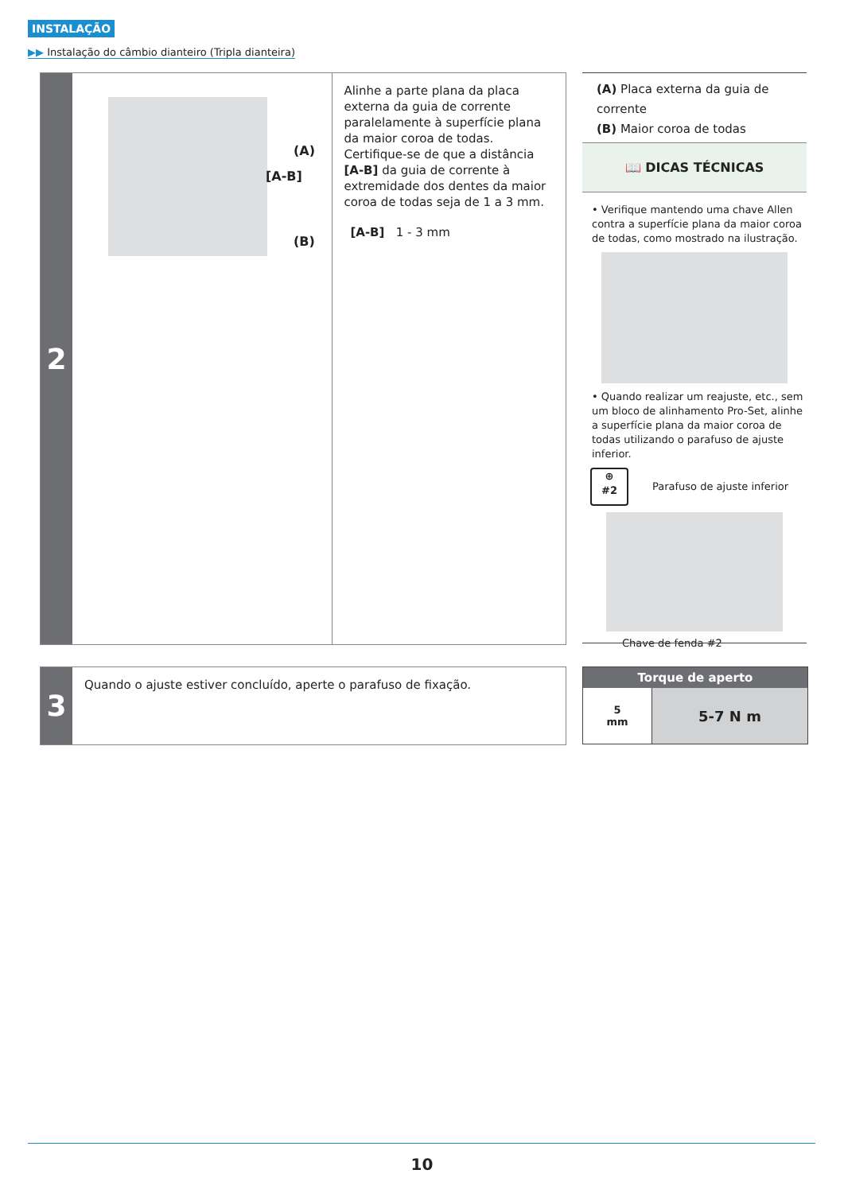INSTALAÇÃO
▶▶ Instalação do câmbio dianteiro (Tripla dianteira)
2
(A)
[A-B]
(B)
Alinhe a parte plana da placa externa da guia de corrente paralelamente à superfície plana da maior coroa de todas. Certifique-se de que a distância [A-B] da guia de corrente à extremidade dos dentes da maior coroa de todas seja de 1 a 3 mm.
[A-B] 1 - 3 mm
(A) Placa externa da guia de corrente
(B) Maior coroa de todas
📖 DICAS TÉCNICAS
• Verifique mantendo uma chave Allen contra a superfície plana da maior coroa de todas, como mostrado na ilustração.
• Quando realizar um reajuste, etc., sem um bloco de alinhamento Pro-Set, alinhe a superfície plana da maior coroa de todas utilizando o parafuso de ajuste inferior.
⊕
#2
Parafuso de ajuste inferior
Chave de fenda #2
3
Quando o ajuste estiver concluído, aperte o parafuso de fixação.
| Torque de aperto | |
| --- | --- |
| 5 mm | 5-7 N m |
10